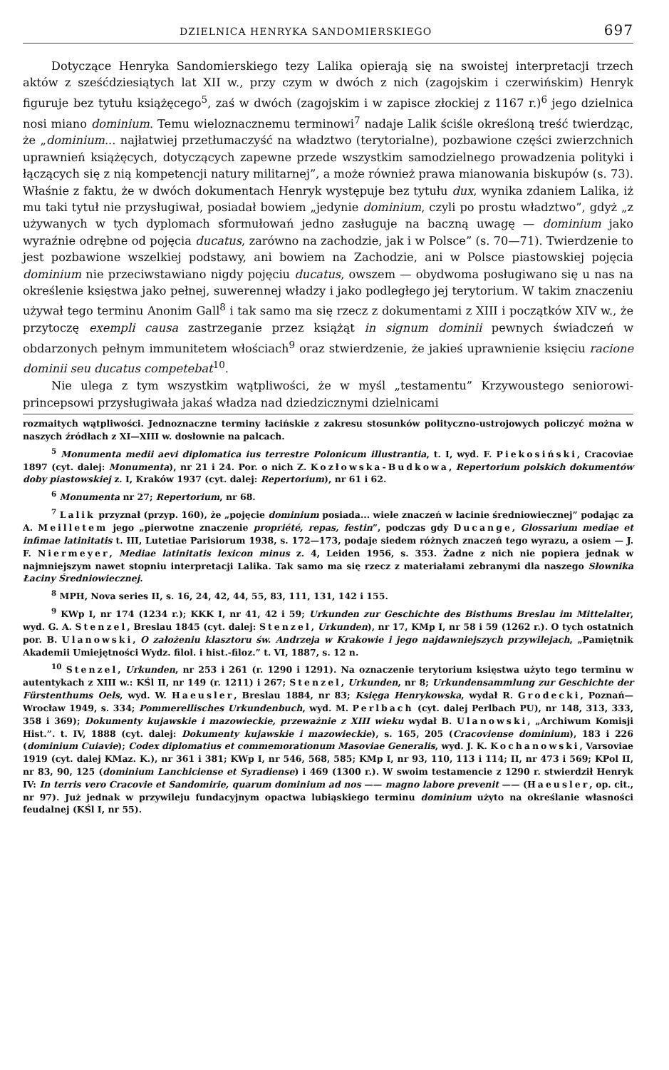DZIELNICA HENRYKA SANDOMIERSKIEGO 697
Dotyczące Henryka Sandomierskiego tezy Lalika opierają się na swoistej interpretacji trzech aktów z sześćdziesiątych lat XII w., przy czym w dwóch z nich (zagojskim i czerwińskim) Henryk figuruje bez tytułu książęcego<sup>5</sup>, zaś w dwóch (zagojskim i w zapisce złockiej z 1167 r.)<sup>6</sup> jego dzielnica nosi miano dominium. Temu wieloznacznemu terminowi<sup>7</sup> nadaje Lalik ściśle określoną treść twierdząc, że „dominium... najłatwiej przetłumaczyść na władztwo (terytorialne), pozbawione części zwierzchnich uprawnień książęcych, dotyczących zapewne przede wszystkim samodzielnego prowadzenia polityki i łączących się z nią kompetencji natury militarnej”, a może również prawa mianowania biskupów (s. 73). Właśnie z faktu, że w dwóch dokumentach Henryk występuje bez tytułu dux, wynika zdaniem Lalika, iż mu taki tytuł nie przysługiwał, posiadał bowiem „jedynie dominium, czyli po prostu władztwo”, gdyż „z używanych w tych dyplomach sformułowań jedno zasługuje na baczną uwagę — dominium jako wyraźnie odrębne od pojęcia ducatus, zarówno na zachodzie, jak i w Polsce” (s. 70—71). Twierdzenie to jest pozbawione wszelkiej podstawy, ani bowiem na Zachodzie, ani w Polsce piastowskiej pojęcia dominium nie przeciwstawiano nigdy pojęciu ducatus, owszem — obydwoma posługiwano się u nas na określenie księstwa jako pełnej, suwerennej władzy i jako podległego jej terytorium. W takim znaczeniu używał tego terminu Anonim Gall<sup>8</sup> i tak samo ma się rzecz z dokumentami z XIII i początków XIV w., że przytoczę exempli causa zastrzeganie przez książąt in signum dominii pewnych świadczeń w obdarzonych pełnym immunitetem włościach<sup>9</sup> oraz stwierdzenie, że jakieś uprawnienie księciu racione dominii seu ducatus competebat<sup>10</sup>.
Nie ulega z tym wszystkim wątpliwości, że w myśl „testamentu” Krzywoustego seniorowi-princepsowi przysługiwała jakaś władza nad dziedzicznymi dzielnicami
rozmaitych wątpliwości. Jednoznaczne terminy łacińskie z zakresu stosunków polityczno-ustrojowych policzyć można w naszych źródłach z XI—XIII w. dosłownie na palcach.
<sup>5</sup> Monumenta medii aevi diplomatica ius terrestre Polonicum illustrantia, t. I, wyd. F. Piekosiński, Cracoviae 1897 (cyt. dalej: Monumenta), nr 21 i 24. Por. o nich Z. Kozłowska-Budkowa, Repertorium polskich dokumentów doby piastowskiej z. I, Kraków 1937 (cyt. dalej: Repertorium), nr 61 i 62.
<sup>6</sup> Monumenta nr 27; Repertorium, nr 68.
<sup>7</sup> Lalik przyznał (przyp. 160), że „pojęcie dominium posiada... wiele znaczeń w łacinie średniowiecznej” podając za A. Meilletem jego „pierwotne znaczenie propriété, repas, festin”, podczas gdy Ducange, Glossarium mediae et infimae latinitatis t. III, Lutetiae Parisiorum 1938, s. 172—173, podaje siedem różnych znaczeń tego wyrazu, a osiem — J. F. Niermeyer, Mediae latinitatis lexicon minus z. 4, Leiden 1956, s. 353. Żadne z nich nie popiera jednak w najmniejszym nawet stopniu interpretacji Lalika. Tak samo ma się rzecz z materiałami zebranymi dla naszego Słownika Łaciny Średniowiecznej.
<sup>8</sup> MPH, Nova series II, s. 16, 24, 42, 44, 55, 83, 111, 131, 142 i 155.
<sup>9</sup> KWp I, nr 174 (1234 r.); KKK I, nr 41, 42 i 59; Urkunden zur Geschichte des Bisthums Breslau im Mittelalter, wyd. G. A. Stenzel, Breslau 1845 (cyt. dalej: Stenzel, Urkunden), nr 17, KMp I, nr 58 i 59 (1262 r.). O tych ostatnich por. B. Ulanowski, O założeniu klasztoru św. Andrzeja w Krakowie i jego najdawniejszych przywilejach, „Pamiętnik Akademii Umiejętności Wydz. filol. i hist.-filoz.” t. VI, 1887, s. 12 n.
<sup>10</sup> Stenzel, Urkunden, nr 253 i 261 (r. 1290 i 1291). Na oznaczenie terytorium księstwa użyto tego terminu w autentykach z XIII w.: KŚl II, nr 149 (r. 1211) i 267; Stenzel, Urkunden, nr 8; Urkundensammlung zur Geschichte der Fürstenthums Oels, wyd. W. Haeusler, Breslau 1884, nr 83; Księga Henrykowska, wydał R. Grodecki, Poznań—Wrocław 1949, s. 334; Pommerellisches Urkundenbuch, wyd. M. Perlbach (cyt. dalej Perlbach PU), nr 148, 313, 333, 358 i 369); Dokumenty kujawskie i mazowieckie, przeważnie z XIII wieku wydał B. Ulanowski, „Archiwum Komisji Hist.”. t. IV, 1888 (cyt. dalej: Dokumenty kujawskie i mazowieckie), s. 165, 205 (Cracoviense dominium), 183 i 226 (dominium Cuiavie); Codex diplomatius et commemorationum Masoviae Generalis, wyd. J. K. Kochanowski, Varsoviae 1919 (cyt. dalej KMaz. K.), nr 361 i 381; KWp I, nr 546, 568, 585; KMp I, nr 93, 110, 113 i 114; II, nr 473 i 569; KPol II, nr 83, 90, 125 (dominium Lanchiciense et Syradiense) i 469 (1300 r.). W swoim testamencie z 1290 r. stwierdził Henryk IV: In terris vero Cracovie et Sandomirie, quarum dominium ad nos —— magno labore prevenit —— (Haeusler, op. cit., nr 97). Już jednak w przywileju fundacyjnym opactwa lubiąskiego terminu dominium użyto na określanie własności feudalnej (KŚl I, nr 55).